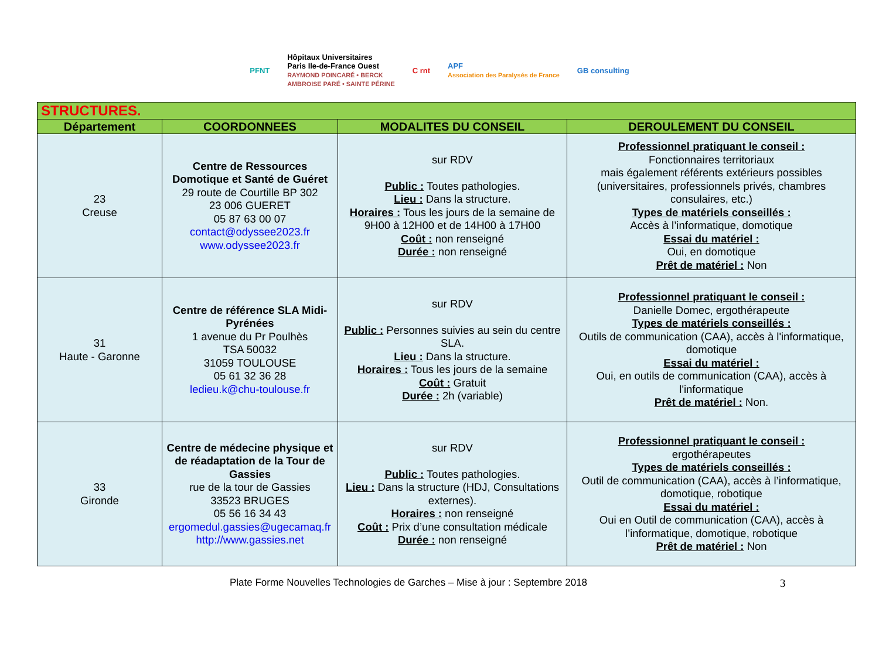PFNT Hôpitaux Universitaires
Paris Ile-de-France Ouest
RAYMOND POINCARÉ • BERCK
AMBROISE PARÉ • SAINTE PÉRINE C rnt APF
Association des Paralysés de France GB consulting
| STRUCTURES. | | | |
| Département | COORDONNEES | MODALITES DU CONSEIL | DEROULEMENT DU CONSEIL |
| 23 Creuse | Centre de Ressources Domotique et Santé de Guéret 29 route de Courtille BP 302 23 006 GUERET 05 87 63 00 07 contact@odyssee2023.fr www.odyssee2023.fr | sur RDV Public : Toutes pathologies. Lieu : Dans la structure. Horaires : Tous les jours de la semaine de 9H00 à 12H00 et de 14H00 à 17H00 Coût : non renseigné Durée : non renseigné | Professionnel pratiquant le conseil : Fonctionnaires territoriaux mais également référents extérieurs possibles (universitaires, professionnels privés, chambres consulaires, etc.) Types de matériels conseillés : Accès à l’informatique, domotique Essai du matériel : Oui, en domotique Prêt de matériel : Non |
| 31 Haute - Garonne | Centre de référence SLA Midi-Pyrénées 1 avenue du Pr Poulhès TSA 50032 31059 TOULOUSE 05 61 32 36 28 ledieu.k@chu-toulouse.fr | sur RDV Public : Personnes suivies au sein du centre SLA. Lieu : Dans la structure. Horaires : Tous les jours de la semaine Coût : Gratuit Durée : 2h (variable) | Professionnel pratiquant le conseil : Danielle Domec, ergothérapeute Types de matériels conseillés : Outils de communication (CAA), accès à l'informatique, domotique Essai du matériel : Oui, en outils de communication (CAA), accès à l'informatique Prêt de matériel : Non. |
| 33 Gironde | Centre de médecine physique et de réadaptation de la Tour de Gassies rue de la tour de Gassies 33523 BRUGES 05 56 16 34 43 ergomedul.gassies@ugecamaq.fr http://www.gassies.net | sur RDV Public : Toutes pathologies. Lieu : Dans la structure (HDJ, Consultations externes). Horaires : non renseigné Coût : Prix d’une consultation médicale Durée : non renseigné | Professionnel pratiquant le conseil : ergothérapeutes Types de matériels conseillés : Outil de communication (CAA), accès à l’informatique, domotique, robotique Essai du matériel : Oui en Outil de communication (CAA), accès à l’informatique, domotique, robotique Prêt de matériel : Non |
Plate Forme Nouvelles Technologies de Garches – Mise à jour : Septembre 2018 3